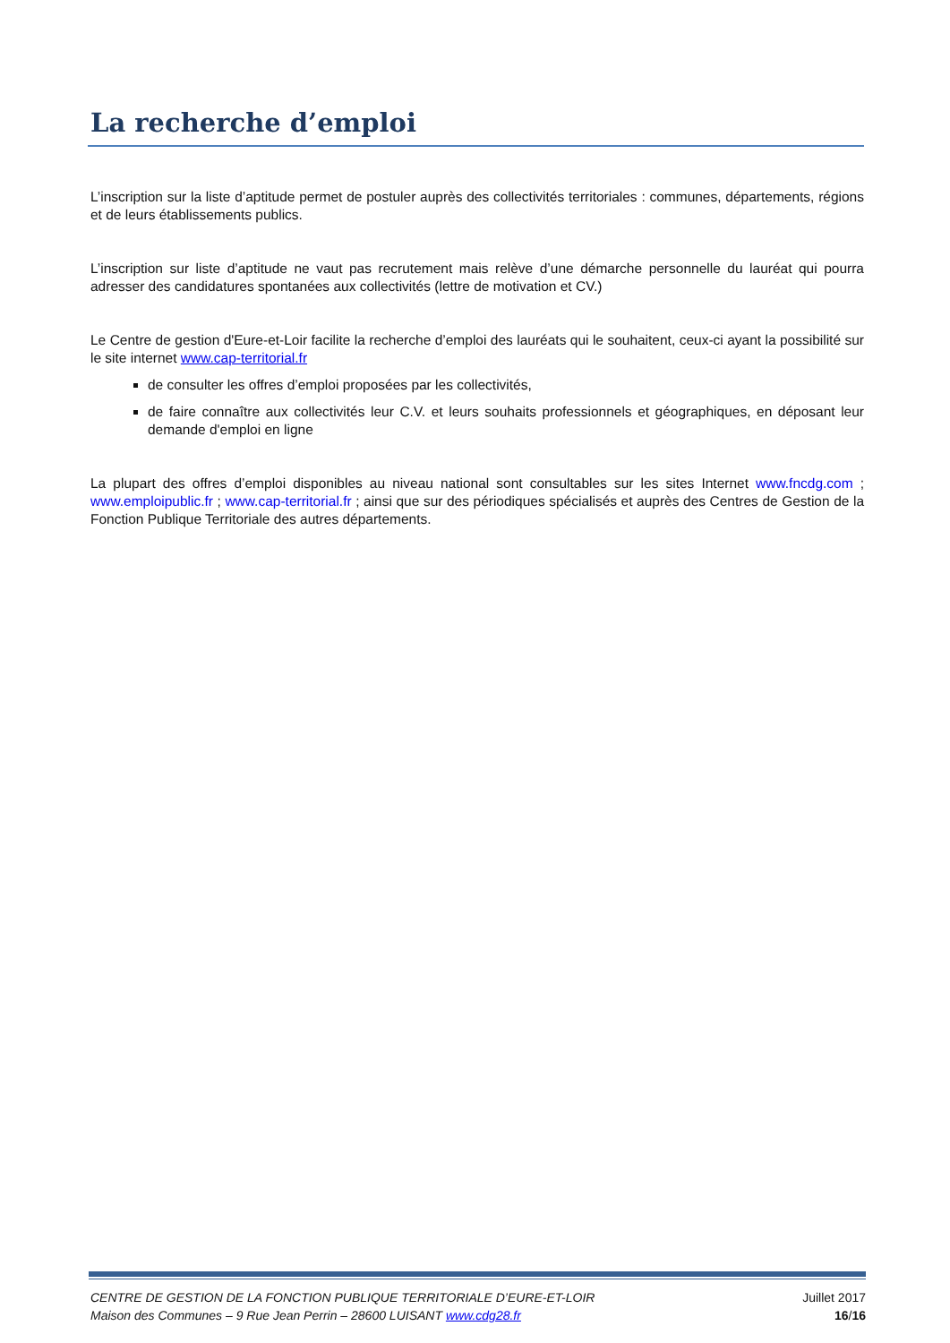La recherche d’emploi
L’inscription sur la liste d’aptitude permet de postuler auprès des collectivités territoriales : communes, départements, régions et de leurs établissements publics.
L’inscription sur liste d’aptitude ne vaut pas recrutement mais relève d’une démarche personnelle du lauréat qui pourra adresser des candidatures spontanées aux collectivités (lettre de motivation et CV.)
Le Centre de gestion d'Eure-et-Loir facilite la recherche d’emploi des lauréats qui le souhaitent, ceux-ci ayant la possibilité sur le site internet www.cap-territorial.fr
de consulter les offres d’emploi proposées par les collectivités,
de faire connaître aux collectivités leur C.V. et leurs souhaits professionnels et géographiques, en déposant leur demande d'emploi en ligne
La plupart des offres d’emploi disponibles au niveau national sont consultables sur les sites Internet www.fncdg.com ; www.emploipublic.fr ; www.cap-territorial.fr ; ainsi que sur des périodiques spécialisés et auprès des Centres de Gestion de la Fonction Publique Territoriale des autres départements.
CENTRE DE GESTION DE LA FONCTION PUBLIQUE TERRITORIALE D’EURE-ET-LOIR
Maison des Communes – 9 Rue Jean Perrin – 28600 LUISANT www.cdg28.fr
Juillet 2017
16/16